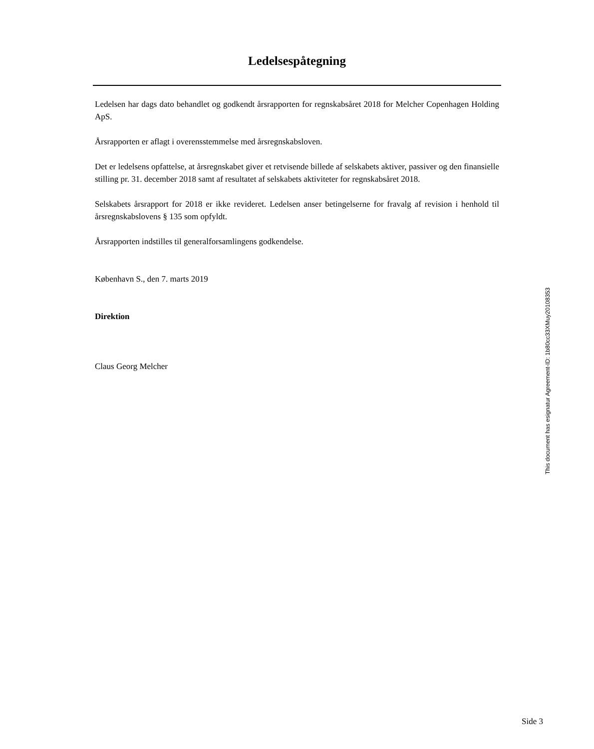Ledelsespåtegning
Ledelsen har dags dato behandlet og godkendt årsrapporten for regnskabsåret 2018 for Melcher Copenhagen Holding ApS.
Årsrapporten er aflagt i overensstemmelse med årsregnskabsloven.
Det er ledelsens opfattelse, at årsregnskabet giver et retvisende billede af selskabets aktiver, passiver og den finansielle stilling pr. 31. december 2018 samt af resultatet af selskabets aktiviteter for regnskabsåret 2018.
Selskabets årsrapport for 2018 er ikke revideret. Ledelsen anser betingelserne for fravalg af revision i henhold til årsregnskabslovens § 135 som opfyldt.
Årsrapporten indstilles til generalforsamlingens godkendelse.
København S., den 7. marts 2019
Direktion
Claus Georg Melcher
This document has esignatur Agreement-ID: 1b80cc33XMuy20108353
Side 3